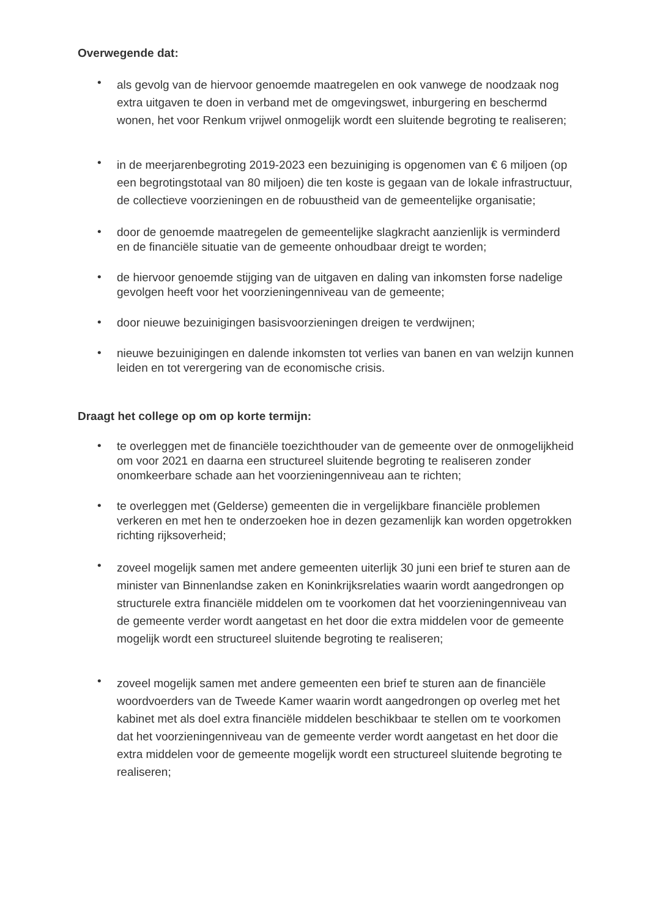Overwegende dat:
• als gevolg van de hiervoor genoemde maatregelen en ook vanwege de noodzaak nog extra uitgaven te doen in verband met de omgevingswet, inburgering en beschermd wonen, het voor Renkum vrijwel onmogelijk wordt een sluitende begroting te realiseren;
• in de meerjarenbegroting 2019-2023 een bezuiniging is opgenomen van € 6 miljoen (op een begrotingstotaal van 80 miljoen) die ten koste is gegaan van de lokale infrastructuur, de collectieve voorzieningen en de robuustheid van de gemeentelijke organisatie;
• door de genoemde maatregelen de gemeentelijke slagkracht aanzienlijk is verminderd en de financiële situatie van de gemeente onhoudbaar dreigt te worden;
• de hiervoor genoemde stijging van de uitgaven en daling van inkomsten forse nadelige gevolgen heeft voor het voorzieningenniveau van de gemeente;
• door nieuwe bezuinigingen basisvoorzieningen dreigen te verdwijnen;
• nieuwe bezuinigingen en dalende inkomsten tot verlies van banen en van welzijn kunnen leiden en tot verergering van de economische crisis.
Draagt het college op om op korte termijn:
• te overleggen met de financiële toezichthouder van de gemeente over de onmogelijkheid om voor 2021 en daarna een structureel sluitende begroting te realiseren zonder onomkeerbare schade aan het voorzieningenniveau aan te richten;
• te overleggen met (Gelderse) gemeenten die in vergelijkbare financiële problemen verkeren en met hen te onderzoeken hoe in dezen gezamenlijk kan worden opgetrokken richting rijksoverheid;
• zoveel mogelijk samen met andere gemeenten uiterlijk 30 juni een brief te sturen aan de minister van Binnenlandse zaken en Koninkrijksrelaties waarin wordt aangedrongen op structurele extra financiële middelen om te voorkomen dat het voorzieningenniveau van de gemeente verder wordt aangetast en het door die extra middelen voor de gemeente mogelijk wordt een structureel sluitende begroting te realiseren;
• zoveel mogelijk samen met andere gemeenten een brief te sturen aan de financiële woordvoerders van de Tweede Kamer waarin wordt aangedrongen op overleg met het kabinet met als doel extra financiële middelen beschikbaar te stellen om te voorkomen dat het voorzieningenniveau van de gemeente verder wordt aangetast en het door die extra middelen voor de gemeente mogelijk wordt een structureel sluitende begroting te realiseren;